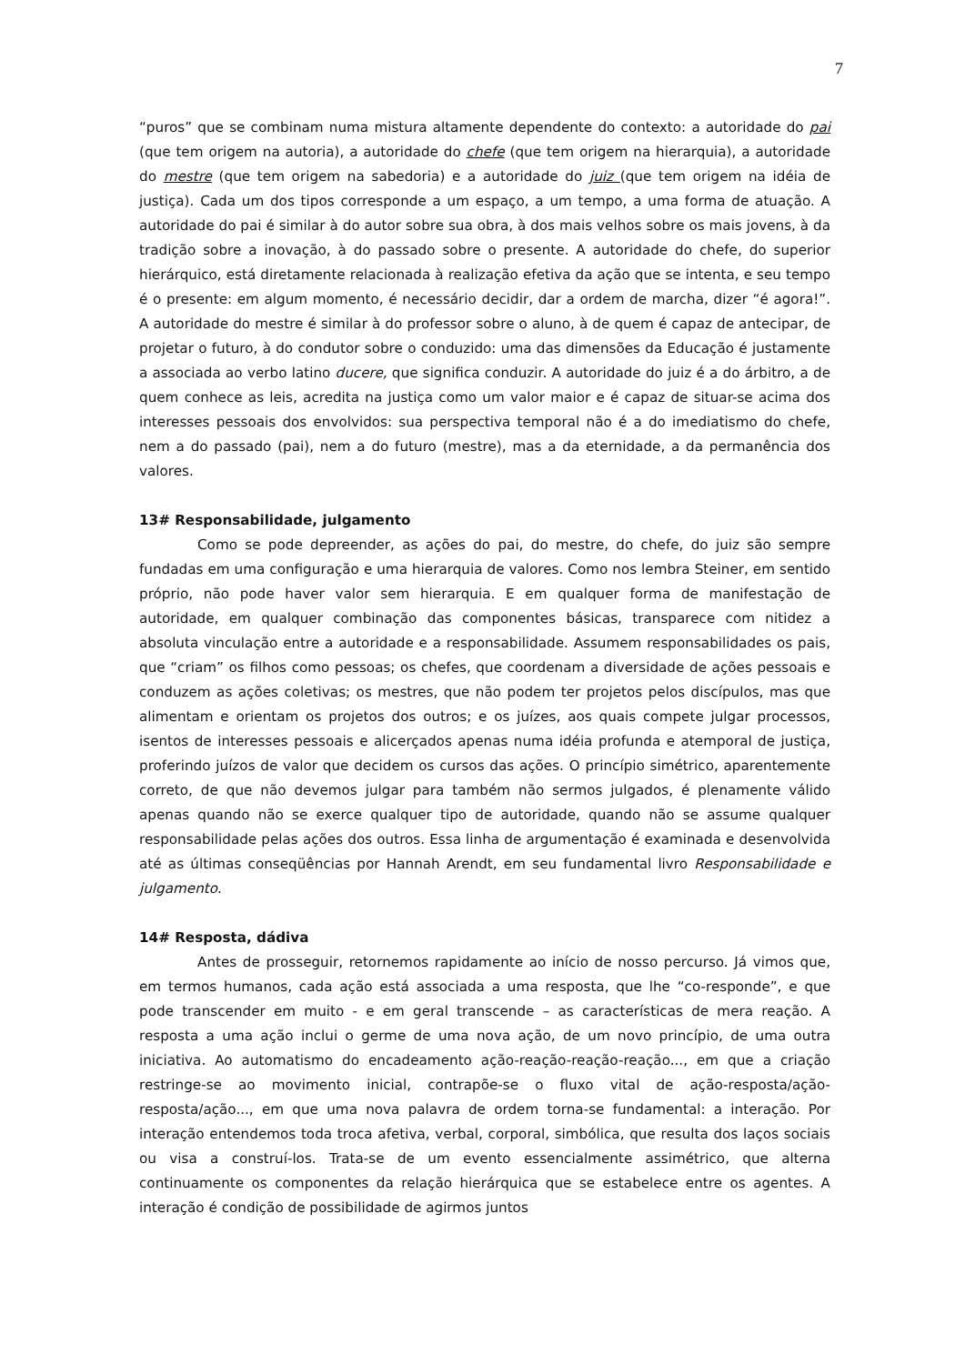7
“puros” que se combinam numa mistura altamente dependente do contexto: a autoridade do pai (que tem origem na autoria), a autoridade do chefe (que tem origem na hierarquia), a autoridade do mestre (que tem origem na sabedoria) e a autoridade do juiz (que tem origem na idéia de justiça). Cada um dos tipos corresponde a um espaço, a um tempo, a uma forma de atuação. A autoridade do pai é similar à do autor sobre sua obra, à dos mais velhos sobre os mais jovens, à da tradição sobre a inovação, à do passado sobre o presente. A autoridade do chefe, do superior hierárquico, está diretamente relacionada à realização efetiva da ação que se intenta, e seu tempo é o presente: em algum momento, é necessário decidir, dar a ordem de marcha, dizer “é agora!”. A autoridade do mestre é similar à do professor sobre o aluno, à de quem é capaz de antecipar, de projetar o futuro, à do condutor sobre o conduzido: uma das dimensões da Educação é justamente a associada ao verbo latino ducere, que significa conduzir. A autoridade do juiz é a do árbitro, a de quem conhece as leis, acredita na justiça como um valor maior e é capaz de situar-se acima dos interesses pessoais dos envolvidos: sua perspectiva temporal não é a do imediatismo do chefe, nem a do passado (pai), nem a do futuro (mestre), mas a da eternidade, a da permanência dos valores.
13# Responsabilidade, julgamento
Como se pode depreender, as ações do pai, do mestre, do chefe, do juiz são sempre fundadas em uma configuração e uma hierarquia de valores. Como nos lembra Steiner, em sentido próprio, não pode haver valor sem hierarquia. E em qualquer forma de manifestação de autoridade, em qualquer combinação das componentes básicas, transparece com nitidez a absoluta vinculação entre a autoridade e a responsabilidade. Assumem responsabilidades os pais, que “criam” os filhos como pessoas; os chefes, que coordenam a diversidade de ações pessoais e conduzem as ações coletivas; os mestres, que não podem ter projetos pelos discípulos, mas que alimentam e orientam os projetos dos outros; e os juízes, aos quais compete julgar processos, isentos de interesses pessoais e alicerçados apenas numa idéia profunda e atemporal de justiça, proferindo juízos de valor que decidem os cursos das ações. O princípio simétrico, aparentemente correto, de que não devemos julgar para também não sermos julgados, é plenamente válido apenas quando não se exerce qualquer tipo de autoridade, quando não se assume qualquer responsabilidade pelas ações dos outros. Essa linha de argumentação é examinada e desenvolvida até as últimas conseqüências por Hannah Arendt, em seu fundamental livro Responsabilidade e julgamento.
14# Resposta, dádiva
Antes de prosseguir, retornemos rapidamente ao início de nosso percurso. Já vimos que, em termos humanos, cada ação está associada a uma resposta, que lhe “co-responde”, e que pode transcender em muito - e em geral transcende – as características de mera reação. A resposta a uma ação inclui o germe de uma nova ação, de um novo princípio, de uma outra iniciativa. Ao automatismo do encadeamento ação-reação-reação-reação..., em que a criação restringe-se ao movimento inicial, contrapõe-se o fluxo vital de ação-resposta/ação-resposta/ação..., em que uma nova palavra de ordem torna-se fundamental: a interação. Por interação entendemos toda troca afetiva, verbal, corporal, simbólica, que resulta dos laços sociais ou visa a construí-los. Trata-se de um evento essencialmente assimétrico, que alterna continuamente os componentes da relação hierárquica que se estabelece entre os agentes. A interação é condição de possibilidade de agirmos juntos